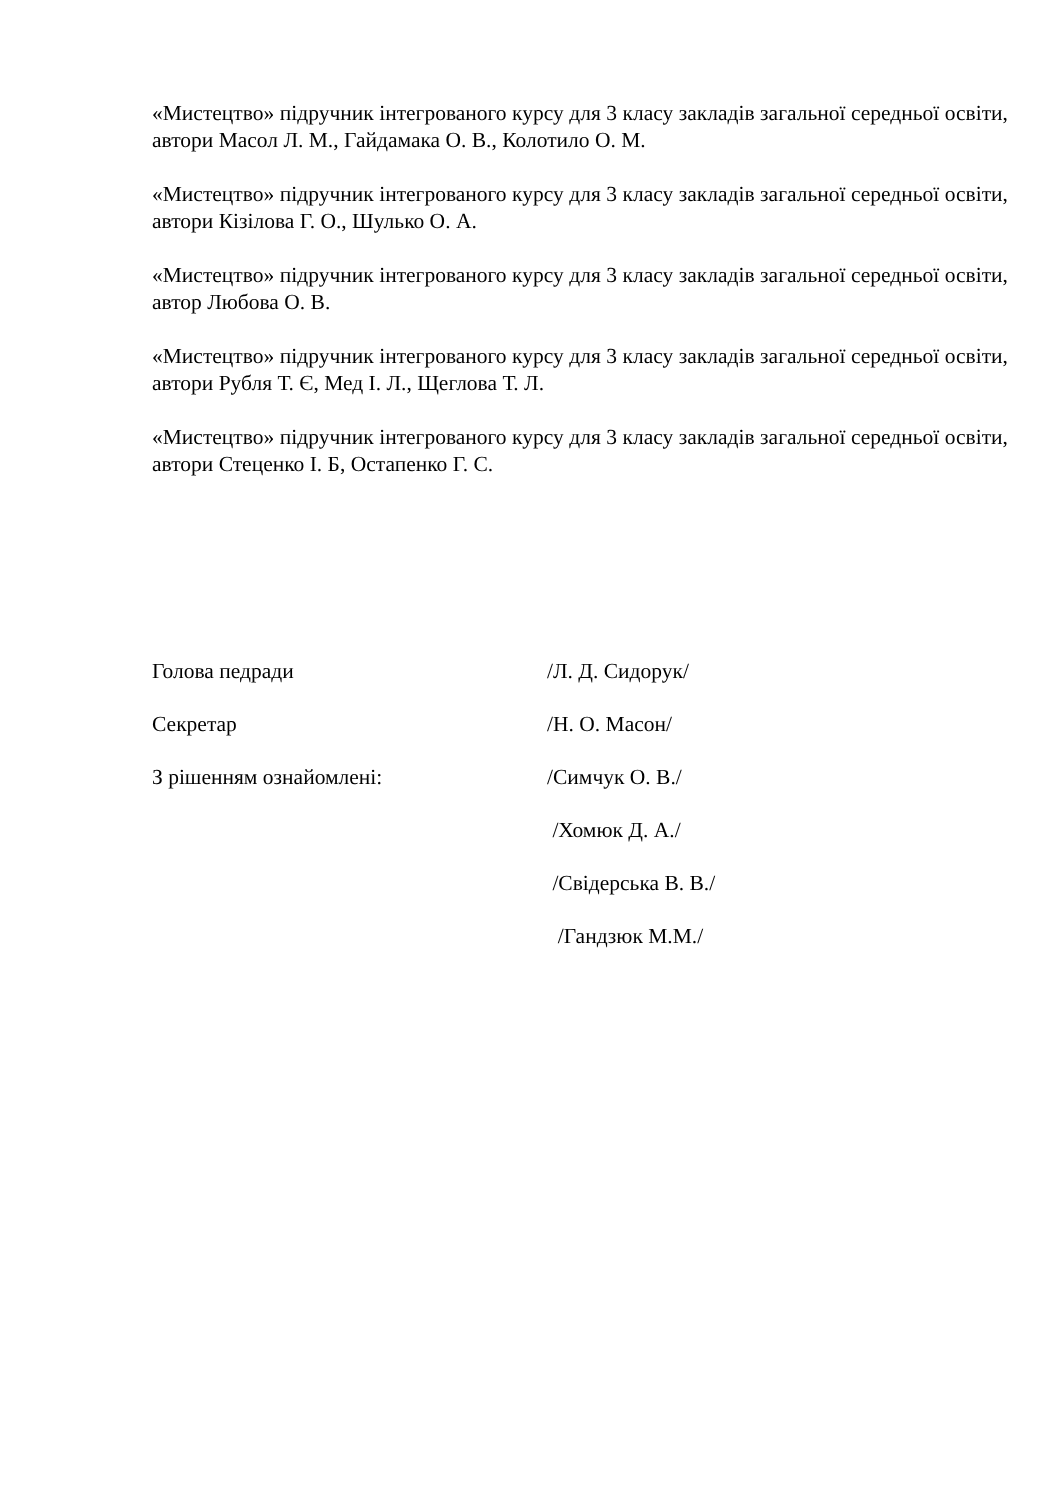«Мистецтво» підручник інтегрованого курсу для 3 класу закладів загальної середньої освіти, автори Масол Л. М., Гайдамака О. В., Колотило О. М.
«Мистецтво» підручник інтегрованого курсу для 3 класу закладів загальної середньої освіти, автори Кізілова Г. О., Шулько О. А.
«Мистецтво» підручник інтегрованого курсу для 3 класу закладів загальної середньої освіти, автор Любова О. В.
«Мистецтво» підручник інтегрованого курсу для 3 класу закладів загальної середньої освіти, автори Рубля Т. Є, Мед І. Л., Щеглова Т. Л.
«Мистецтво» підручник інтегрованого курсу для 3 класу закладів загальної середньої освіти, автори Стеценко І. Б, Остапенко Г. С.
Голова педради /Л. Д. Сидорук/
Секретар /Н. О. Масон/
З рішенням ознайомлені: /Симчук О. В./
/Хомюк Д. А./
/Свідерська В. В./
/Гандзюк М.М./